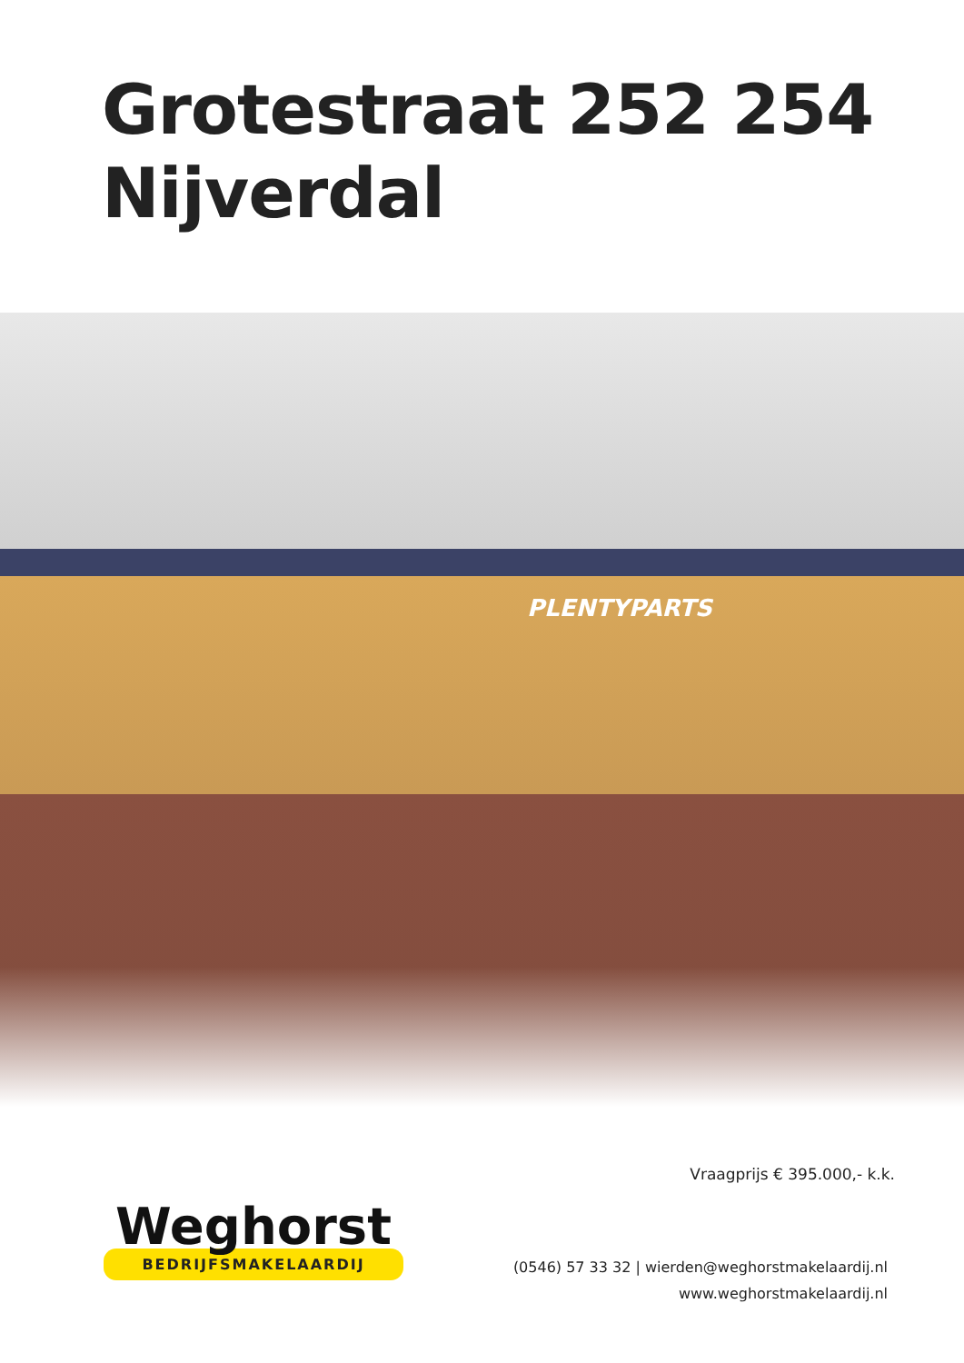Grotestraat 252 254
Nijverdal
PLENTYPARTS
Vraagprijs € 395.000,- k.k.
Weghorst
BEDRIJFSMAKELAARDIJ
(0546) 57 33 32 | wierden@weghorstmakelaardij.nl
www.weghorstmakelaardij.nl